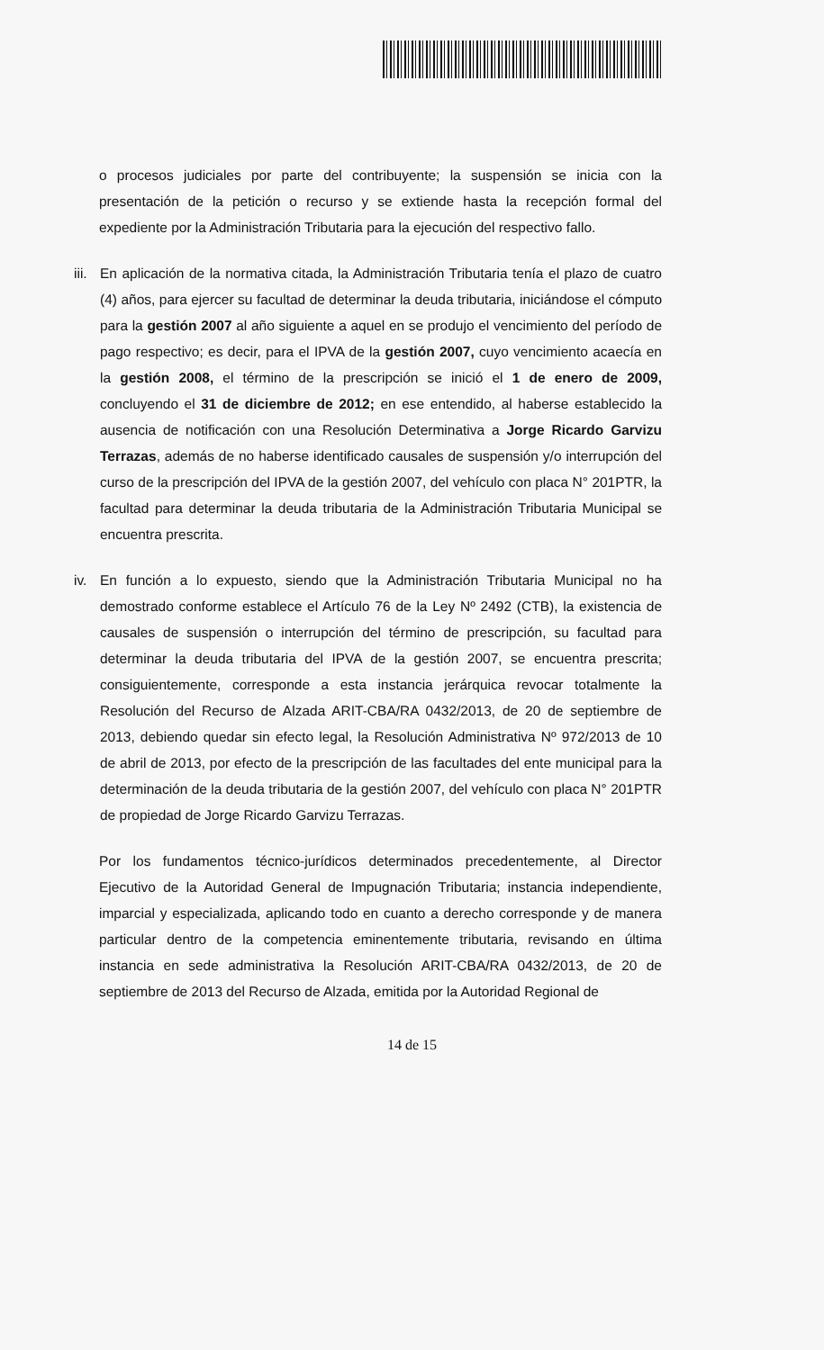o procesos judiciales por parte del contribuyente; la suspensión se inicia con la presentación de la petición o recurso y se extiende hasta la recepción formal del expediente por la Administración Tributaria para la ejecución del respectivo fallo.
iii.
En aplicación de la normativa citada, la Administración Tributaria tenía el plazo de cuatro (4) años, para ejercer su facultad de determinar la deuda tributaria, iniciándose el cómputo para la gestión 2007 al año siguiente a aquel en se produjo el vencimiento del período de pago respectivo; es decir, para el IPVA de la gestión 2007, cuyo vencimiento acaecía en la gestión 2008, el término de la prescripción se inició el 1 de enero de 2009, concluyendo el 31 de diciembre de 2012; en ese entendido, al haberse establecido la ausencia de notificación con una Resolución Determinativa a Jorge Ricardo Garvizu Terrazas, además de no haberse identificado causales de suspensión y/o interrupción del curso de la prescripción del IPVA de la gestión 2007, del vehículo con placa N° 201PTR, la facultad para determinar la deuda tributaria de la Administración Tributaria Municipal se encuentra prescrita.
iv. En función a lo expuesto, siendo que la Administración Tributaria Municipal no ha demostrado conforme establece el Artículo 76 de la Ley Nº 2492 (CTB), la existencia de causales de suspensión o interrupción del término de prescripción, su facultad para determinar la deuda tributaria del IPVA de la gestión 2007, se encuentra prescrita; consiguientemente, corresponde a esta instancia jerárquica revocar totalmente la Resolución del Recurso de Alzada ARIT-CBA/RA 0432/2013, de 20 de septiembre de 2013, debiendo quedar sin efecto legal, la Resolución Administrativa Nº 972/2013 de 10 de abril de 2013, por efecto de la prescripción de las facultades del ente municipal para la determinación de la deuda tributaria de la gestión 2007, del vehículo con placa N° 201PTR de propiedad de Jorge Ricardo Garvizu Terrazas.
Por los fundamentos técnico-jurídicos determinados precedentemente, al Director Ejecutivo de la Autoridad General de Impugnación Tributaria; instancia independiente, imparcial y especializada, aplicando todo en cuanto a derecho corresponde y de manera particular dentro de la competencia eminentemente tributaria, revisando en última instancia en sede administrativa la Resolución ARIT-CBA/RA 0432/2013, de 20 de septiembre de 2013 del Recurso de Alzada, emitida por la Autoridad Regional de
14 de 15